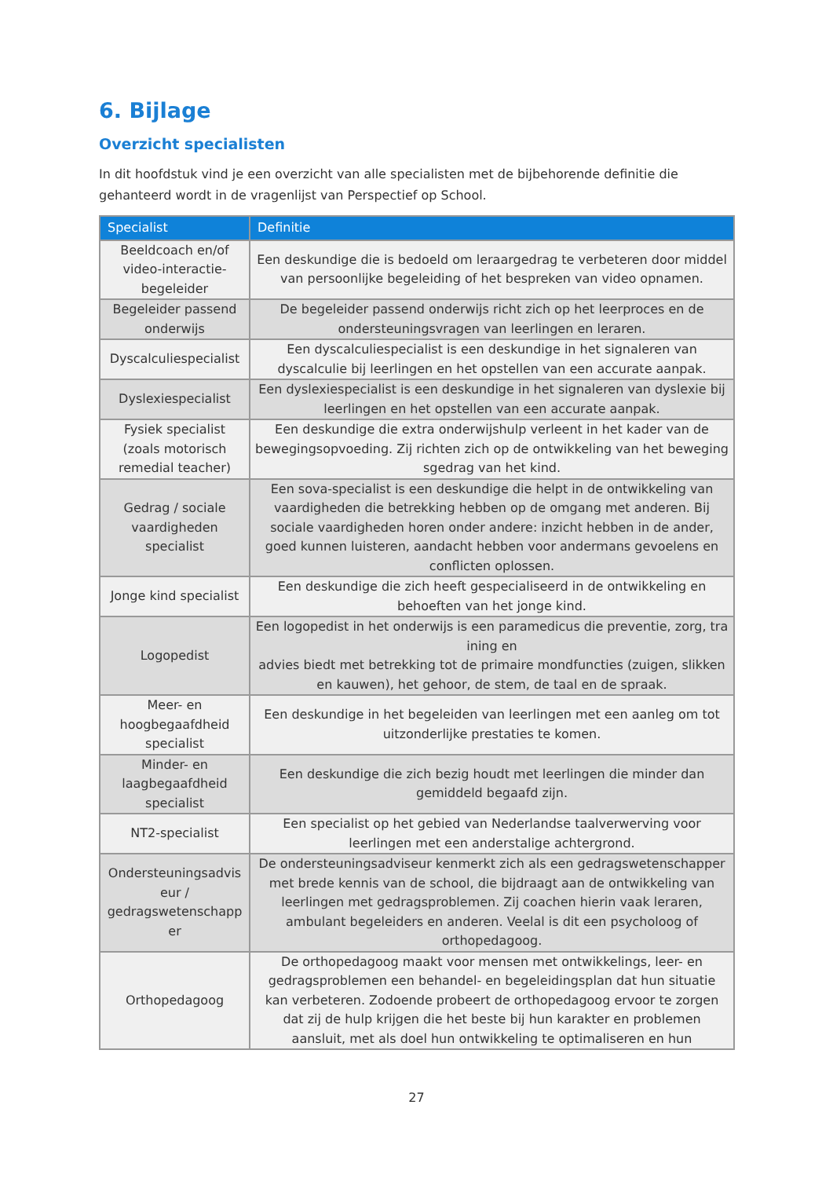6. Bijlage
Overzicht specialisten
In dit hoofdstuk vind je een overzicht van alle specialisten met de bijbehorende definitie die gehanteerd wordt in de vragenlijst van Perspectief op School.
| Specialist | Definitie |
| --- | --- |
| Beeldcoach en/of video-interactie-begeleider | Een deskundige die is bedoeld om leraargedrag te verbeteren door middel van persoonlijke begeleiding of het bespreken van video opnamen. |
| Begeleider passend onderwijs | De begeleider passend onderwijs richt zich op het leerproces en de ondersteuningsvragen van leerlingen en leraren. |
| Dyscalculiespecialist | Een dyscalculiespecialist is een deskundige in het signaleren van dyscalculie bij leerlingen en het opstellen van een accurate aanpak. |
| Dyslexiespecialist | Een dyslexiespecialist is een deskundige in het signaleren van dyslexie bij leerlingen en het opstellen van een accurate aanpak. |
| Fysiek specialist (zoals motorisch remedial teacher) | Een deskundige die extra onderwijshulp verleent in het kader van de bewegingsopvoeding. Zij richten zich op de ontwikkeling van het beweging sgedrag van het kind. |
| Gedrag / sociale vaardigheden specialist | Een sova-specialist is een deskundige die helpt in de ontwikkeling van vaardigheden die betrekking hebben op de omgang met anderen. Bij sociale vaardigheden horen onder andere: inzicht hebben in de ander, goed kunnen luisteren, aandacht hebben voor andermans gevoelens en conflicten oplossen. |
| Jonge kind specialist | Een deskundige die zich heeft gespecialiseerd in de ontwikkeling en behoeften van het jonge kind. |
| Logopedist | Een logopedist in het onderwijs is een paramedicus die preventie, zorg, tra ining en advies biedt met betrekking tot de primaire mondfuncties (zuigen, slikken en kauwen), het gehoor, de stem, de taal en de spraak. |
| Meer- en hoogbegaafdheid specialist | Een deskundige in het begeleiden van leerlingen met een aanleg om tot uitzonderlijke prestaties te komen. |
| Minder- en laagbegaafdheid specialist | Een deskundige die zich bezig houdt met leerlingen die minder dan gemiddeld begaafd zijn. |
| NT2-specialist | Een specialist op het gebied van Nederlandse taalverwerving voor leerlingen met een anderstalige achtergrond. |
| Ondersteuningsadvis eur / gedragswetenschapp er | De ondersteuningsadviseur kenmerkt zich als een gedragswetenschapper met brede kennis van de school, die bijdraagt aan de ontwikkeling van leerlingen met gedragsproblemen. Zij coachen hierin vaak leraren, ambulant begeleiders en anderen. Veelal is dit een psycholoog of orthopedagoog. |
| Orthopedagoog | De orthopedagoog maakt voor mensen met ontwikkelings, leer- en gedragsproblemen een behandel- en begeleidingsplan dat hun situatie kan verbeteren. Zodoende probeert de orthopedagoog ervoor te zorgen dat zij de hulp krijgen die het beste bij hun karakter en problemen aansluit, met als doel hun ontwikkeling te optimaliseren en hun |
27